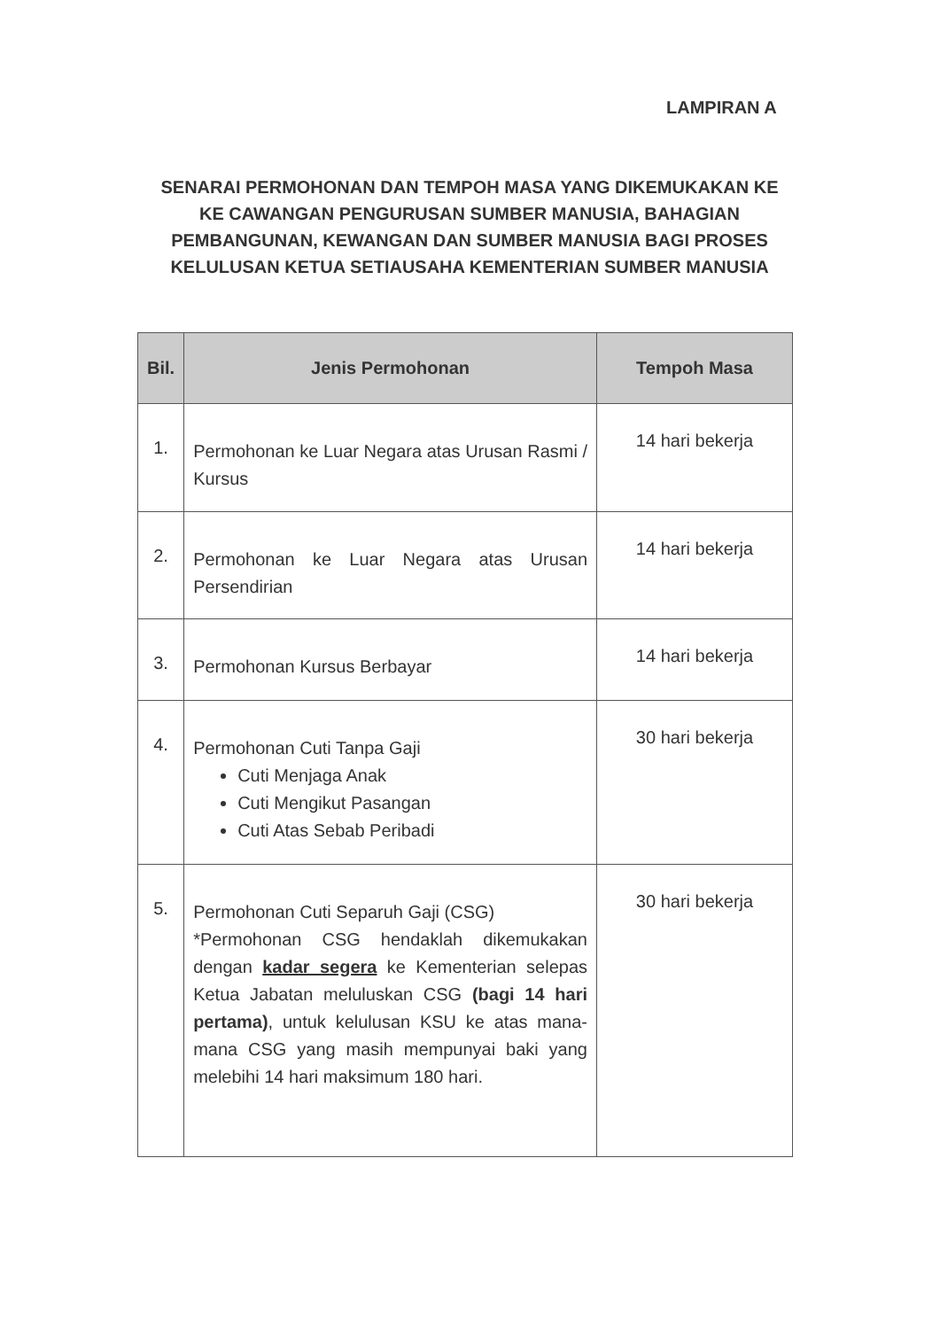LAMPIRAN A
SENARAI PERMOHONAN DAN TEMPOH MASA YANG DIKEMUKAKAN KE KE CAWANGAN PENGURUSAN SUMBER MANUSIA, BAHAGIAN PEMBANGUNAN, KEWANGAN DAN SUMBER MANUSIA BAGI PROSES KELULUSAN KETUA SETIAUSAHA KEMENTERIAN SUMBER MANUSIA
| Bil. | Jenis Permohonan | Tempoh Masa |
| --- | --- | --- |
| 1. | Permohonan ke Luar Negara atas Urusan Rasmi / Kursus | 14 hari bekerja |
| 2. | Permohonan ke Luar Negara atas Urusan Persendirian | 14 hari bekerja |
| 3. | Permohonan Kursus Berbayar | 14 hari bekerja |
| 4. | Permohonan Cuti Tanpa Gaji Cuti Menjaga Anak Cuti Mengikut Pasangan Cuti Atas Sebab Peribadi | 30 hari bekerja |
| 5. | Permohonan Cuti Separuh Gaji (CSG) *Permohonan CSG hendaklah dikemukakan dengan kadar segera ke Kementerian selepas Ketua Jabatan meluluskan CSG (bagi 14 hari pertama) , untuk kelulusan KSU ke atas mana-mana CSG yang masih mempunyai baki yang melebihi 14 hari maksimum 180 hari. | 30 hari bekerja |